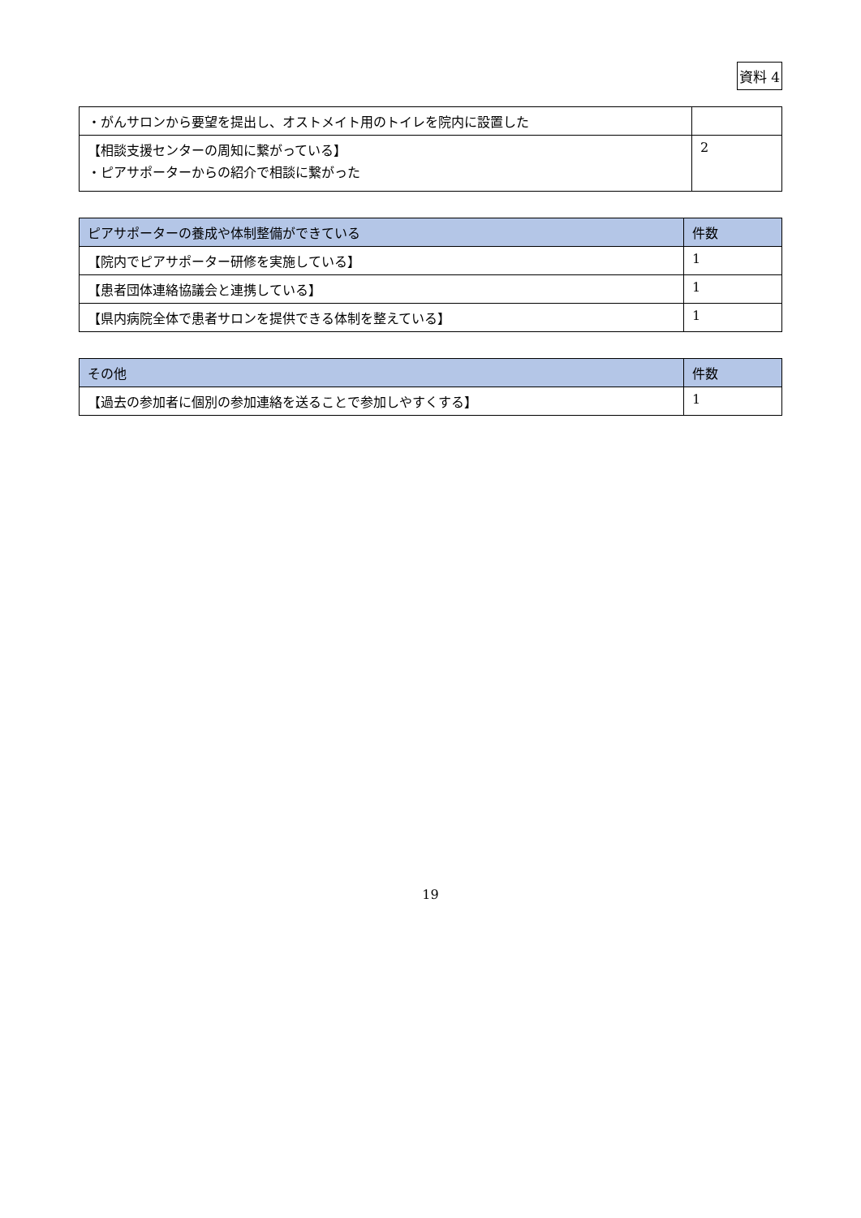資料 4
| ・がんサロンから要望を提出し、オストメイト用のトイレを院内に設置した | |
| 【相談支援センターの周知に繋がっている】 ・ピアサポーターからの紹介で相談に繋がった | 2 |
| ピアサポーターの養成や体制整備ができている | 件数 |
| --- | --- |
| 【院内でピアサポーター研修を実施している】 | 1 |
| 【患者団体連絡協議会と連携している】 | 1 |
| 【県内病院全体で患者サロンを提供できる体制を整えている】 | 1 |
| その他 | 件数 |
| --- | --- |
| 【過去の参加者に個別の参加連絡を送ることで参加しやすくする】 | 1 |
19